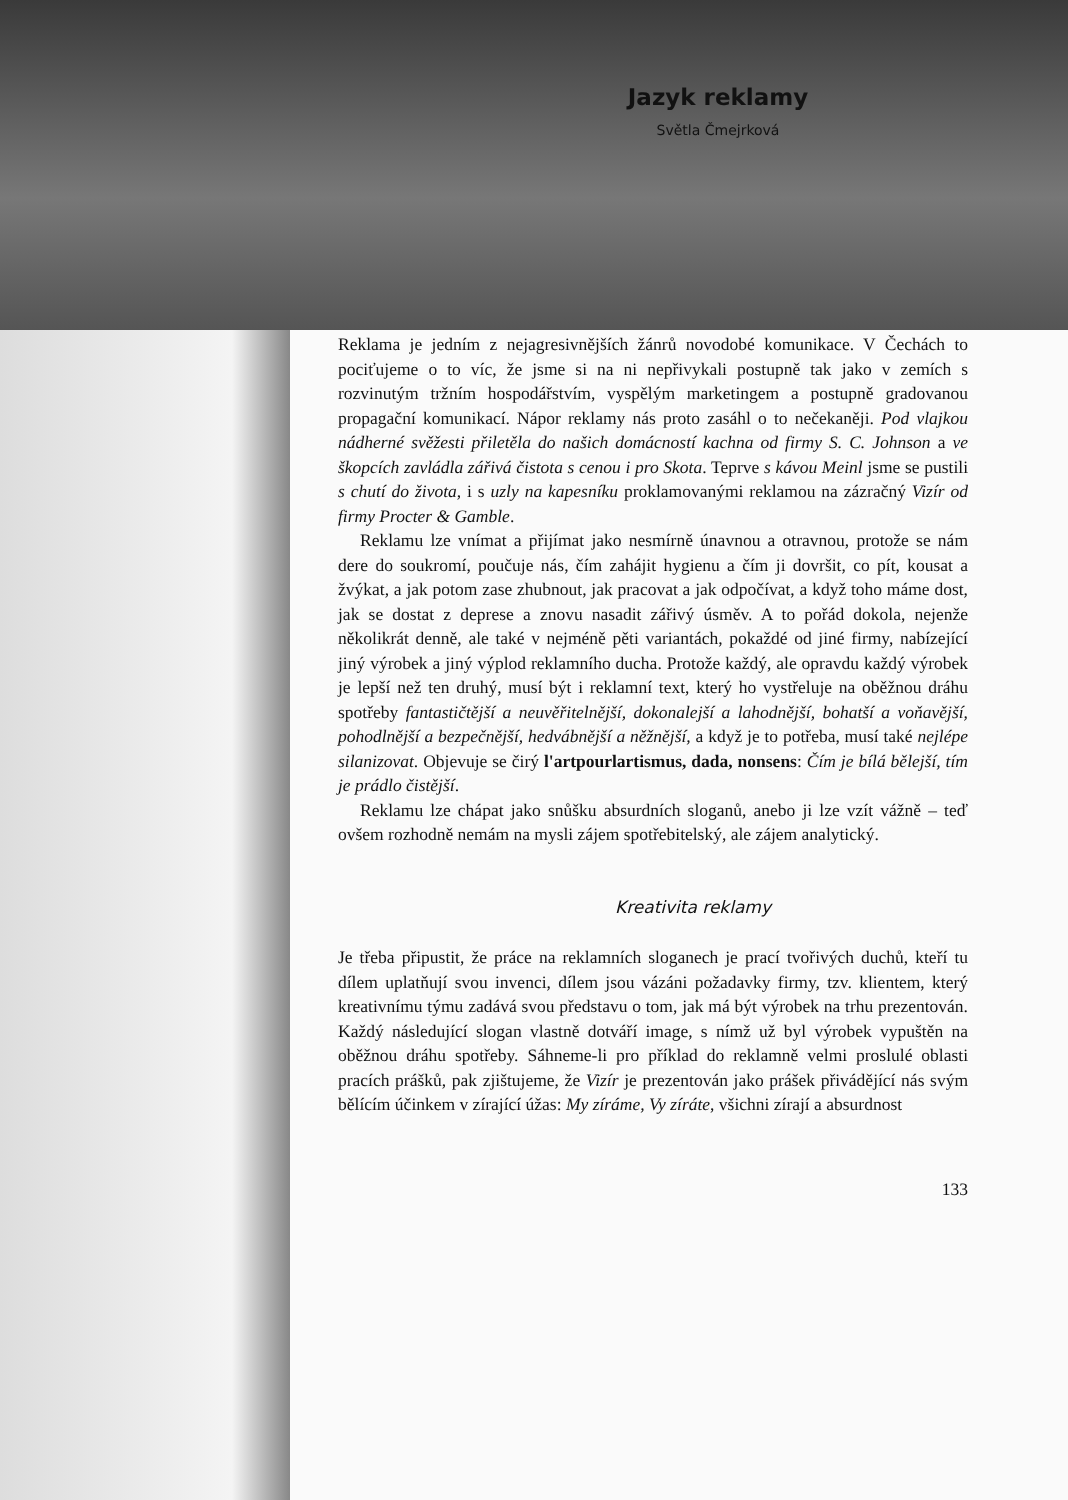Jazyk reklamy
Světla Čmejrková
Reklama je jedním z nejagresivnějších žánrů novodobé komunikace. V Čechách to pociťujeme o to víc, že jsme si na ni nepřivykali postupně tak jako v zemích s rozvinutým tržním hospodářstvím, vyspělým marketingem a postupně gradovanou propagační komunikací. Nápor reklamy nás proto zasáhl o to nečekaněji. Pod vlajkou nádherné svěžesti přiletěla do našich domácností kachna od firmy S. C. Johnson a ve škopcích zavládla zářivá čistota s cenou i pro Skota. Teprve s kávou Meinl jsme se pustili s chutí do života, i s uzly na kapesníku proklamovanými reklamou na zázračný Vizír od firmy Procter & Gamble.
Reklamu lze vnímat a přijímat jako nesmírně únavnou a otravnou, protože se nám dere do soukromí, poučuje nás, čím zahájit hygienu a čím ji dovršit, co pít, kousat a žvýkat, a jak potom zase zhubnout, jak pracovat a jak odpočívat, a když toho máme dost, jak se dostat z deprese a znovu nasadit zářivý úsměv. A to pořád dokola, nejenže několikrát denně, ale také v nejméně pěti variantách, pokaždé od jiné firmy, nabízející jiný výrobek a jiný výplod reklamního ducha. Protože každý, ale opravdu každý výrobek je lepší než ten druhý, musí být i reklamní text, který ho vystřeluje na oběžnou dráhu spotřeby fantastičtější a neuvěřitelnější, dokonalejší a lahodnější, bohatší a voňavější, pohodlnější a bezpečnější, hedvábnější a něžnější, a když je to potřeba, musí také nejlépe silanizovat. Objevuje se čirý l'artpourlartismus, dada, nonsens: Čím je bílá bělejší, tím je prádlo čistější.
Reklamu lze chápat jako snůšku absurdních sloganů, anebo ji lze vzít vážně – teď ovšem rozhodně nemám na mysli zájem spotřebitelský, ale zájem analytický.
Kreativita reklamy
Je třeba připustit, že práce na reklamních sloganech je prací tvořivých duchů, kteří tu dílem uplatňují svou invenci, dílem jsou vázáni požadavky firmy, tzv. klientem, který kreativnímu týmu zadává svou představu o tom, jak má být výrobek na trhu prezentován. Každý následující slogan vlastně dotváří image, s nímž už byl výrobek vypuštěn na oběžnou dráhu spotřeby. Sáhneme-li pro příklad do reklamně velmi proslulé oblasti pracích prášků, pak zjištujeme, že Vizír je prezentován jako prášek přivádějící nás svým bělícím účinkem v zírající úžas: My zíráme, Vy zíráte, všichni zírají a absurdnost
133